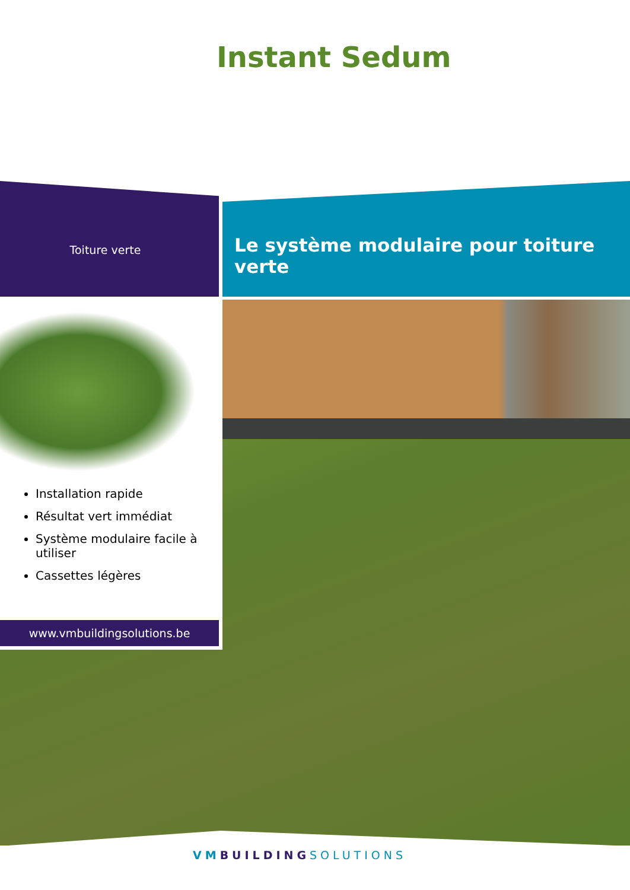Instant Sedum
Toiture verte
Le système modulaire pour toiture verte
Installation rapide
Résultat vert immédiat
Système modulaire facile à utiliser
Cassettes légères
www.vmbuildingsolutions.be
VM BUILDING SOLUTIONS